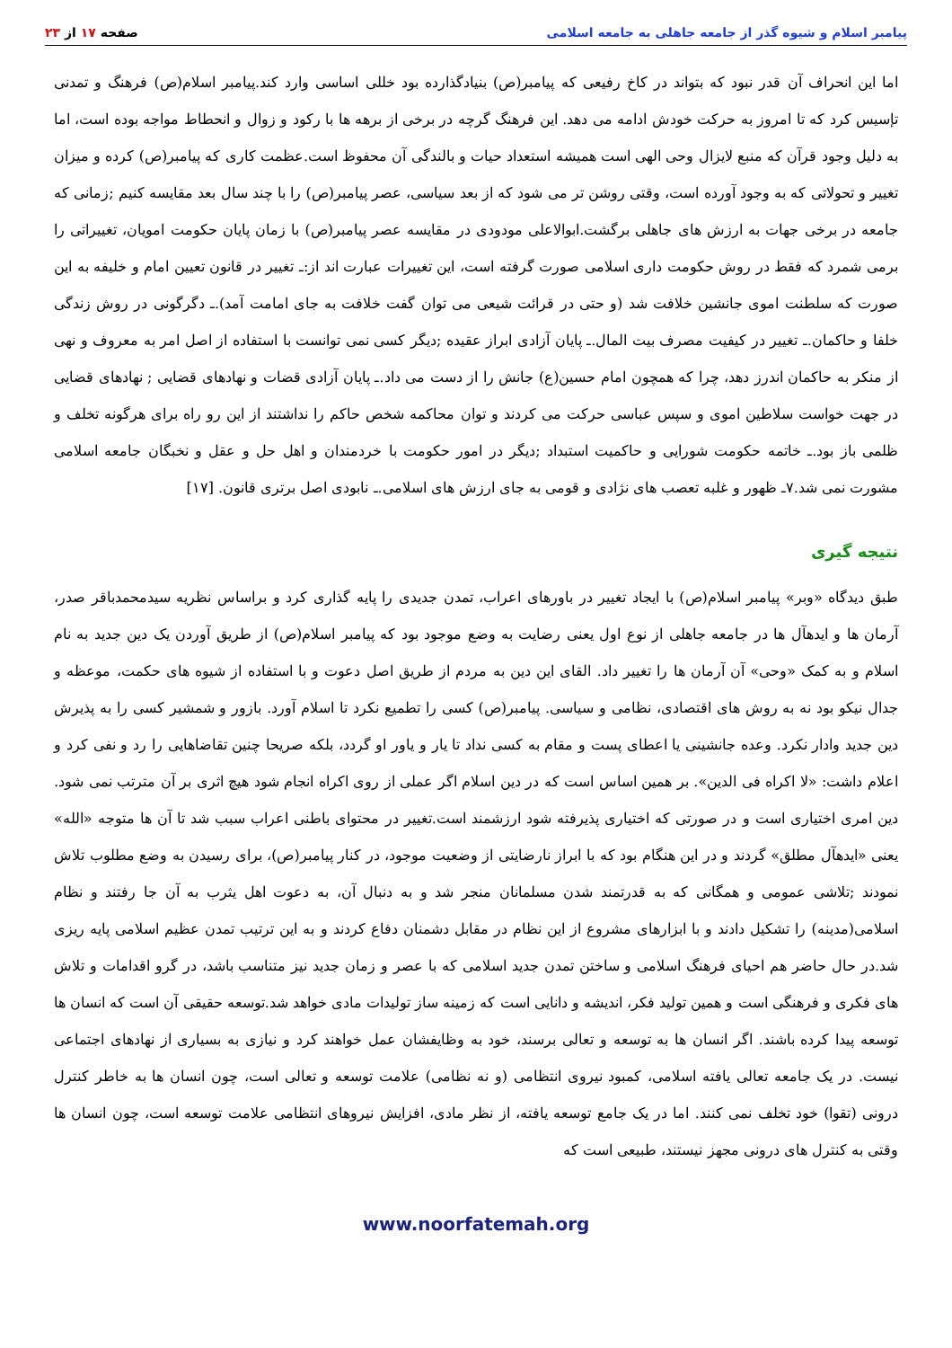پیامبر اسلام و شیوه گذر از جامعه جاهلی به جامعه اسلامی
صفحه ۱۷ از ۲۳
اما این انحراف آن قدر نبود که بتواند در کاخ رفیعی که پیامبر(ص) بنیادگذارده بود خللی اساسی وارد کند.پیامبر اسلام(ص) فرهنگ و تمدنی تإسیس کرد که تا امروز به حرکت خودش ادامه می دهد. این فرهنگ گرچه در برخی از برهه ها با رکود و زوال و انحطاط مواجه بوده است، اما به دلیل وجود قرآن که منبع لایزال وحی الهی است همیشه استعداد حیات و بالندگی آن محفوظ است.عظمت کاری که پیامبر(ص) کرده و میزان تغییر و تحولاتی که به وجود آورده است، وقتی روشن تر می شود که از بعد سیاسی، عصر پیامبر(ص) را با چند سال بعد مقایسه کنیم ;زمانی که جامعه در برخی جهات به ارزش های جاهلی برگشت.ابوالاعلی مودودی در مقایسه عصر پیامبر(ص) با زمان پایان حکومت امویان، تغییراتی را برمی شمرد که فقط در روش حکومت داری اسلامی صورت گرفته است، این تغییرات عبارت اند از:ـ تغییر در قانون تعیین امام و خلیفه به این صورت که سلطنت اموی جانشین خلافت شد (و حتی در قرائت شیعی می توان گفت خلافت به جای امامت آمد).ـ دگرگونی در روش زندگی خلفا و حاکمان.ـ تغییر در کیفیت مصرف بیت المال.ـ پایان آزادی ابراز عقیده ;دیگر کسی نمی توانست با استفاده از اصل امر به معروف و نهی از منکر به حاکمان اندرز دهد، چرا که همچون امام حسین(ع) جانش را از دست می داد.ـ پایان آزادی قضات و نهادهای قضایی ; نهادهای قضایی در جهت خواست سلاطین اموی و سپس عباسی حرکت می کردند و توان محاکمه شخص حاکم را نداشتند از این رو راه برای هرگونه تخلف و ظلمی باز بود.ـ خاتمه حکومت شورایی و حاکمیت استبداد ;دیگر در امور حکومت با خردمندان و اهل حل و عقل و نخبگان جامعه اسلامی مشورت نمی شد.۷ـ ظهور و غلبه تعصب های نژادی و قومی به جای ارزش های اسلامی.ـ نابودی اصل برتری قانون. [۱۷]
نتیجه گیری
طبق دیدگاه «وبر» پیامبر اسلام(ص) با ایجاد تغییر در باورهای اعراب، تمدن جدیدی را پایه گذاری کرد و براساس نظریه سیدمحمدباقر صدر، آرمان ها و ایدهآل ها در جامعه جاهلی از نوع اول یعنی رضایت به وضع موجود بود که پیامبر اسلام(ص) از طریق آوردن یک دین جدید به نام اسلام و به کمک «وحی» آن آرمان ها را تغییر داد. القای این دین به مردم از طریق اصل دعوت و با استفاده از شیوه های حکمت، موعظه و جدال نیکو بود نه به روش های اقتصادی، نظامی و سیاسی. پیامبر(ص) کسی را تطمیع نکرد تا اسلام آورد. بازور و شمشیر کسی را به پذیرش دین جدید وادار نکرد. وعده جانشینی یا اعطای پست و مقام به کسی نداد تا یار و یاور او گردد، بلکه صریحا چنین تقاضاهایی را رد و نفی کرد و اعلام داشت: «لا اکراه فی الدین». بر همین اساس است که در دین اسلام اگر عملی از روی اکراه انجام شود هیچ اثری بر آن مترتب نمی شود. دین امری اختیاری است و در صورتی که اختیاری پذیرفته شود ارزشمند است.تغییر در محتوای باطنی اعراب سبب شد تا آن ها متوجه «الله» یعنی «ایدهآل مطلق» گردند و در این هنگام بود که با ابراز نارضایتی از وضعیت موجود، در کنار پیامبر(ص)، برای رسیدن به وضع مطلوب تلاش نمودند ;تلاشی عمومی و همگانی که به قدرتمند شدن مسلمانان منجر شد و به دنبال آن، به دعوت اهل یثرب به آن جا رفتند و نظام اسلامی(مدینه) را تشکیل دادند و با ابزارهای مشروع از این نظام در مقابل دشمنان دفاع کردند و به این ترتیب تمدن عظیم اسلامی پایه ریزی شد.در حال حاضر هم احیای فرهنگ اسلامی و ساختن تمدن جدید اسلامی که با عصر و زمان جدید نیز متناسب باشد، در گرو اقدامات و تلاش های فکری و فرهنگی است و همین تولید فکر، اندیشه و دانایی است که زمینه ساز تولیدات مادی خواهد شد.توسعه حقیقی آن است که انسان ها توسعه پیدا کرده باشند. اگر انسان ها به توسعه و تعالی برسند، خود به وظایفشان عمل خواهند کرد و نیازی به بسیاری از نهادهای اجتماعی نیست. در یک جامعه تعالی یافته اسلامی، کمبود نیروی انتظامی (و نه نظامی) علامت توسعه و تعالی است، چون انسان ها به خاطر کنترل درونی (تقوا) خود تخلف نمی کنند. اما در یک جامع توسعه یافته، از نظر مادی، افزایش نیروهای انتظامی علامت توسعه است، چون انسان ها وقتی به کنترل های درونی مجهز نیستند، طبیعی است که
www.noorfatemah.org